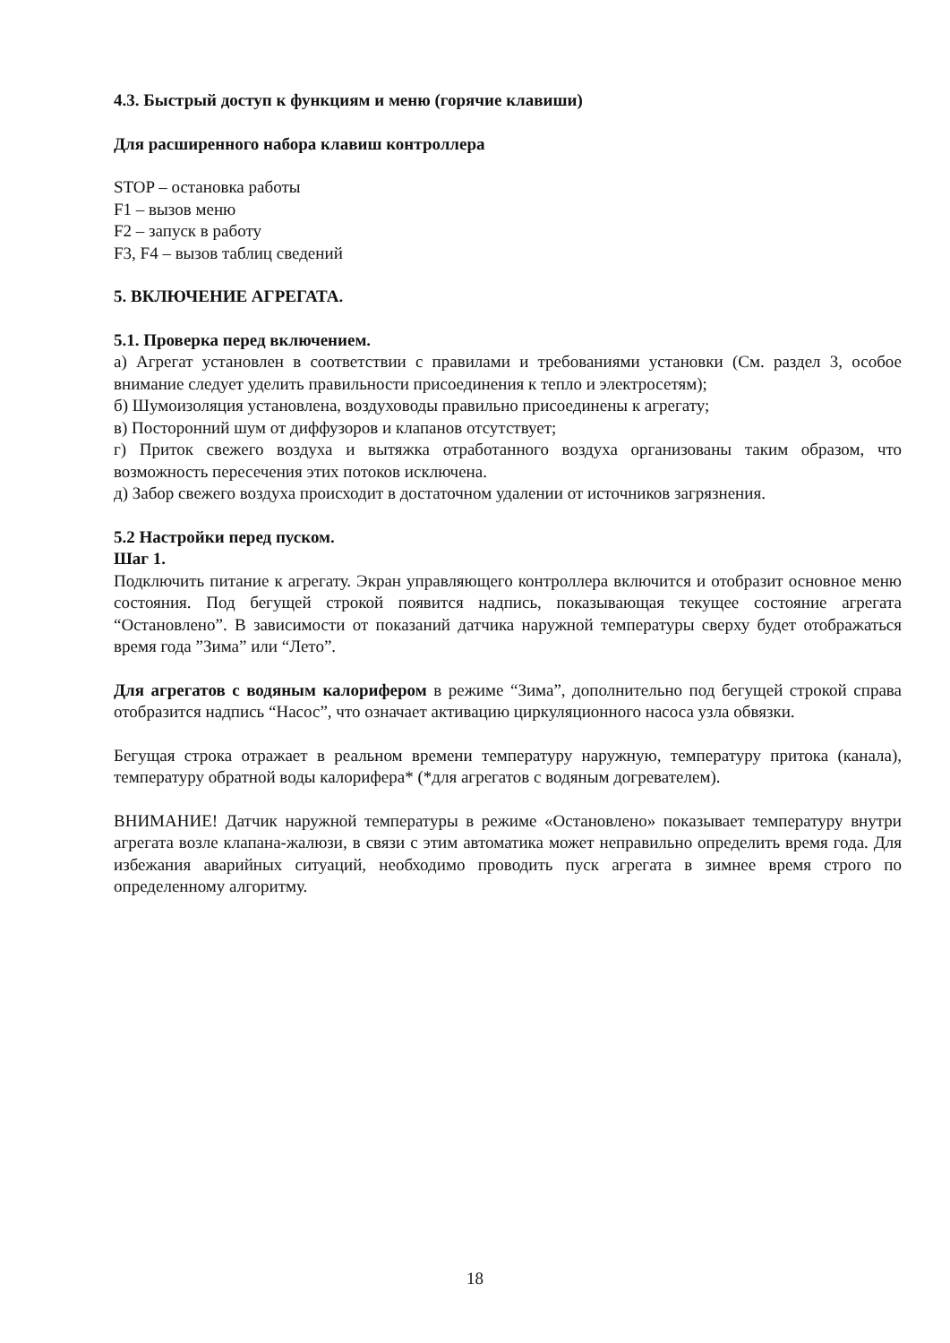4.3. Быстрый доступ к функциям и меню (горячие клавиши)
Для расширенного набора клавиш контроллера
STOP – остановка работы
F1 – вызов меню
F2 – запуск в работу
F3, F4 – вызов таблиц сведений
5. ВКЛЮЧЕНИЕ АГРЕГАТА.
5.1. Проверка перед включением.
а) Агрегат установлен в соответствии с правилами и требованиями установки (См. раздел 3, особое внимание следует уделить правильности присоединения к тепло и электросетям);
б) Шумоизоляция установлена, воздуховоды правильно присоединены к агрегату;
в) Посторонний шум от диффузоров и клапанов отсутствует;
г) Приток свежего воздуха и вытяжка отработанного воздуха организованы таким образом, что возможность пересечения этих потоков исключена.
д) Забор свежего воздуха происходит в достаточном удалении от источников загрязнения.
5.2 Настройки перед пуском.
Шаг 1.
Подключить питание к агрегату. Экран управляющего контроллера включится и отобразит основное меню состояния. Под бегущей строкой появится надпись, показывающая текущее состояние агрегата “Остановлено”. В зависимости от показаний датчика наружной температуры сверху будет отображаться время года ”Зима” или “Лето”.
Для агрегатов с водяным калорифером в режиме “Зима”, дополнительно под бегущей строкой справа отобразится надпись “Насос”, что означает активацию циркуляционного насоса узла обвязки.
Бегущая строка отражает в реальном времени температуру наружную, температуру притока (канала), температуру обратной воды калорифера* (*для агрегатов с водяным догревателем).
ВНИМАНИЕ! Датчик наружной температуры в режиме «Остановлено» показывает температуру внутри агрегата возле клапана-жалюзи, в связи с этим автоматика может неправильно определить время года. Для избежания аварийных ситуаций, необходимо проводить пуск агрегата в зимнее время строго по определенному алгоритму.
18